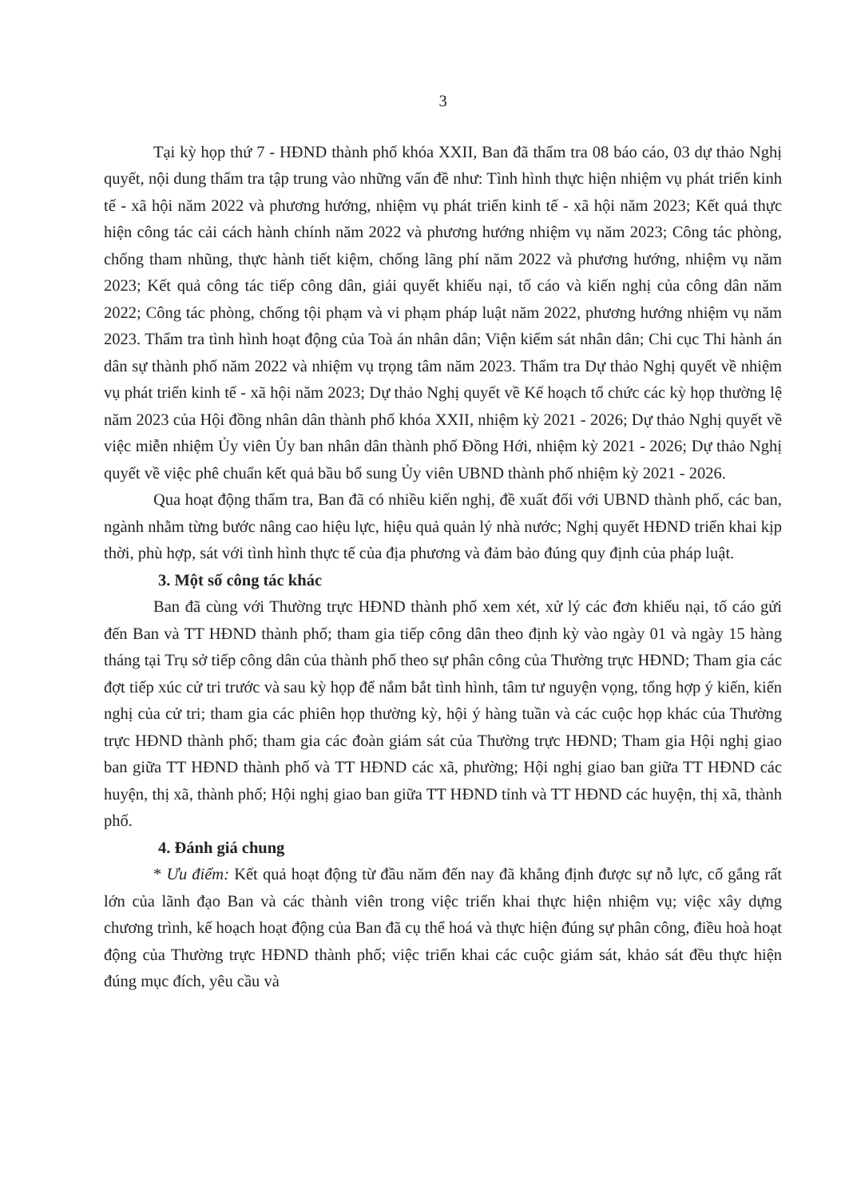3
Tại kỳ họp thứ 7 - HĐND thành phố khóa XXII, Ban đã thẩm tra 08 báo cáo, 03 dự thảo Nghị quyết, nội dung thẩm tra tập trung vào những vấn đề như: Tình hình thực hiện nhiệm vụ phát triển kinh tế - xã hội năm 2022 và phương hướng, nhiệm vụ phát triển kinh tế - xã hội năm 2023; Kết quả thực hiện công tác cải cách hành chính năm 2022 và phương hướng nhiệm vụ năm 2023; Công tác phòng, chống tham nhũng, thực hành tiết kiệm, chống lãng phí năm 2022 và phương hướng, nhiệm vụ năm 2023; Kết quả công tác tiếp công dân, giải quyết khiếu nại, tố cáo và kiến nghị của công dân năm 2022; Công tác phòng, chống tội phạm và vi phạm pháp luật năm 2022, phương hướng nhiệm vụ năm 2023. Thẩm tra tình hình hoạt động của Toà án nhân dân; Viện kiểm sát nhân dân; Chi cục Thi hành án dân sự thành phố năm 2022 và nhiệm vụ trọng tâm năm 2023. Thẩm tra Dự thảo Nghị quyết về nhiệm vụ phát triển kinh tế - xã hội năm 2023; Dự thảo Nghị quyết về Kế hoạch tổ chức các kỳ họp thường lệ năm 2023 của Hội đồng nhân dân thành phố khóa XXII, nhiệm kỳ 2021 - 2026; Dự thảo Nghị quyết về việc miễn nhiệm Ủy viên Ủy ban nhân dân thành phố Đồng Hới, nhiệm kỳ 2021 - 2026; Dự thảo Nghị quyết về việc phê chuẩn kết quả bầu bổ sung Ủy viên UBND thành phố nhiệm kỳ 2021 - 2026.
Qua hoạt động thẩm tra, Ban đã có nhiều kiến nghị, đề xuất đối với UBND thành phố, các ban, ngành nhằm từng bước nâng cao hiệu lực, hiệu quả quản lý nhà nước; Nghị quyết HĐND triển khai kịp thời, phù hợp, sát với tình hình thực tế của địa phương và đảm bảo đúng quy định của pháp luật.
3. Một số công tác khác
Ban đã cùng với Thường trực HĐND thành phố xem xét, xử lý các đơn khiếu nại, tố cáo gửi đến Ban và TT HĐND thành phố; tham gia tiếp công dân theo định kỳ vào ngày 01 và ngày 15 hàng tháng tại Trụ sở tiếp công dân của thành phố theo sự phân công của Thường trực HĐND; Tham gia các đợt tiếp xúc cử tri trước và sau kỳ họp để nắm bắt tình hình, tâm tư nguyện vọng, tổng hợp ý kiến, kiến nghị của cử tri; tham gia các phiên họp thường kỳ, hội ý hàng tuần và các cuộc họp khác của Thường trực HĐND thành phố; tham gia các đoàn giám sát của Thường trực HĐND; Tham gia Hội nghị giao ban giữa TT HĐND thành phố và TT HĐND các xã, phường; Hội nghị giao ban giữa TT HĐND các huyện, thị xã, thành phố; Hội nghị giao ban giữa TT HĐND tỉnh và TT HĐND các huyện, thị xã, thành phố.
4. Đánh giá chung
* Ưu điểm: Kết quả hoạt động từ đầu năm đến nay đã khẳng định được sự nỗ lực, cố gắng rất lớn của lãnh đạo Ban và các thành viên trong việc triển khai thực hiện nhiệm vụ; việc xây dựng chương trình, kế hoạch hoạt động của Ban đã cụ thể hoá và thực hiện đúng sự phân công, điều hoà hoạt động của Thường trực HĐND thành phố; việc triển khai các cuộc giám sát, khảo sát đều thực hiện đúng mục đích, yêu cầu và